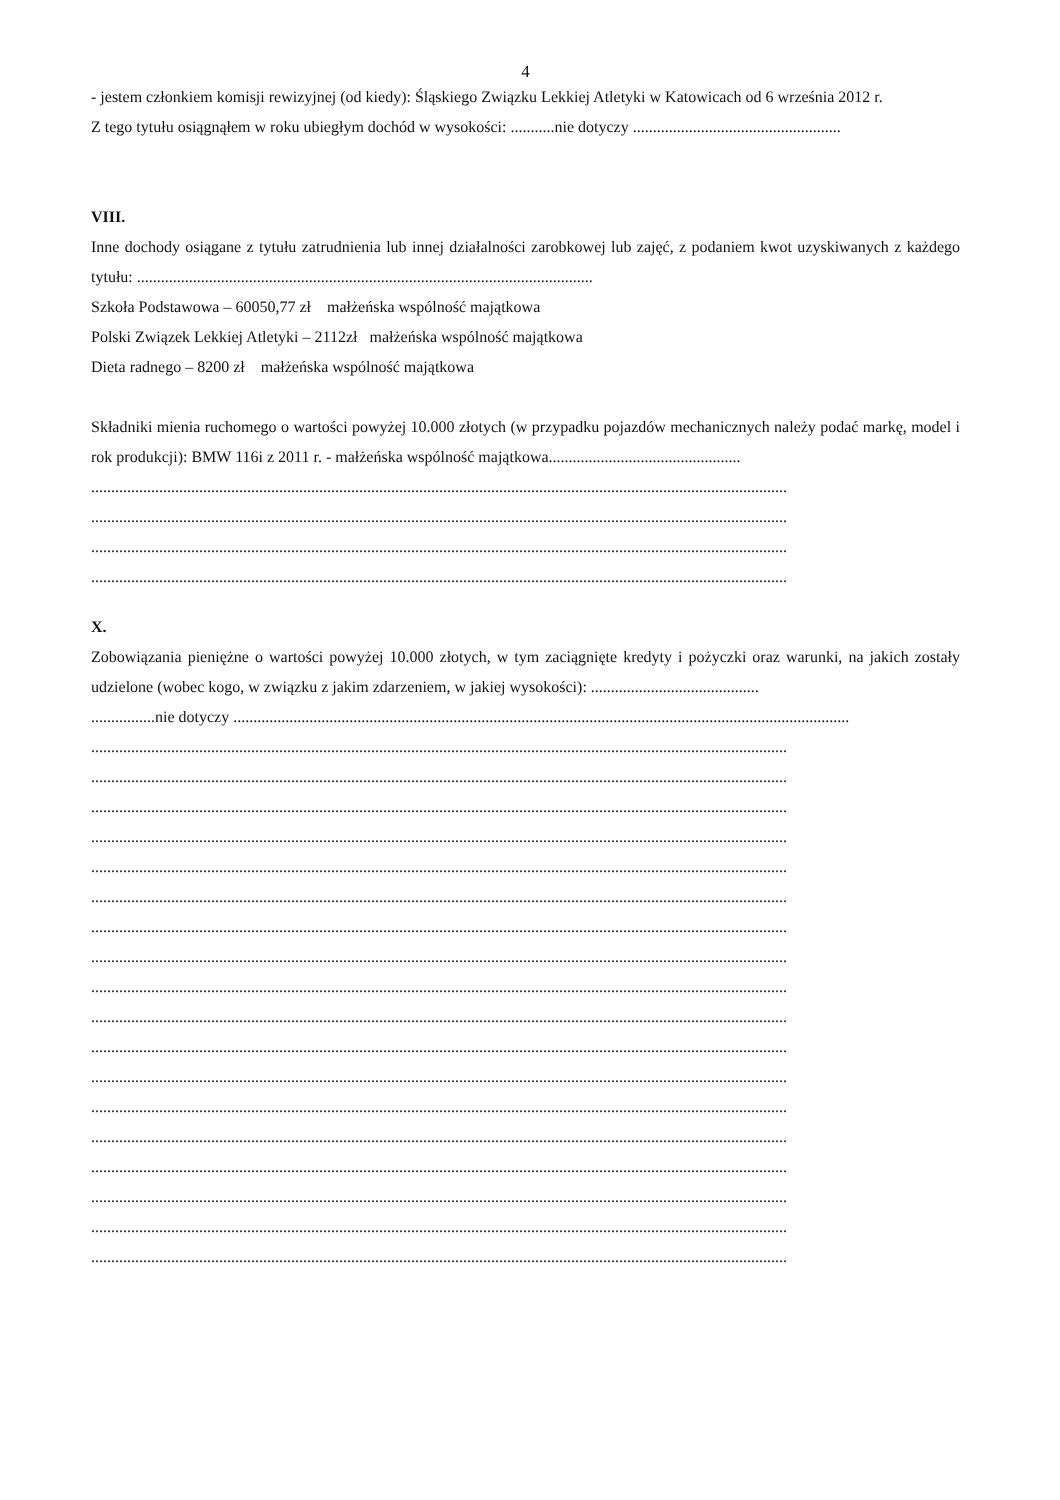4
- jestem członkiem komisji rewizyjnej (od kiedy): Śląskiego Związku Lekkiej Atletyki w Katowicach od 6 września 2012 r.
Z tego tytułu osiągnąłem w roku ubiegłym dochód w wysokości: ...........nie dotyczy ....................................................
VIII.
Inne dochody osiągane z tytułu zatrudnienia lub innej działalności zarobkowej lub zajęć, z podaniem kwot uzyskiwanych z każdego tytułu: ..................................................................................................................
Szkoła Podstawowa – 60050,77 zł małżeńska wspólność majątkowa
Polski Związek Lekkiej Atletyki – 2112zł małżeńska wspólność majątkowa
Dieta radnego – 8200 zł małżeńska wspólność majątkowa
Składniki mienia ruchomego o wartości powyżej 10.000 złotych (w przypadku pojazdów mechanicznych należy podać markę, model i rok produkcji): BMW 116i z 2011 r. - małżeńska wspólność majątkowa................................................
..............................................................................................................................................................................
..............................................................................................................................................................................
..............................................................................................................................................................................
..............................................................................................................................................................................
X.
Zobowiązania pieniężne o wartości powyżej 10.000 złotych, w tym zaciągnięte kredyty i pożyczki oraz warunki, na jakich zostały udzielone (wobec kogo, w związku z jakim zdarzeniem, w jakiej wysokości): ..........................................
................nie dotyczy ..........................................................................................................................................................
..............................................................................................................................................................................
..............................................................................................................................................................................
..............................................................................................................................................................................
..............................................................................................................................................................................
..............................................................................................................................................................................
..............................................................................................................................................................................
..............................................................................................................................................................................
..............................................................................................................................................................................
..............................................................................................................................................................................
..............................................................................................................................................................................
..............................................................................................................................................................................
..............................................................................................................................................................................
..............................................................................................................................................................................
..............................................................................................................................................................................
..............................................................................................................................................................................
..............................................................................................................................................................................
..............................................................................................................................................................................
..............................................................................................................................................................................